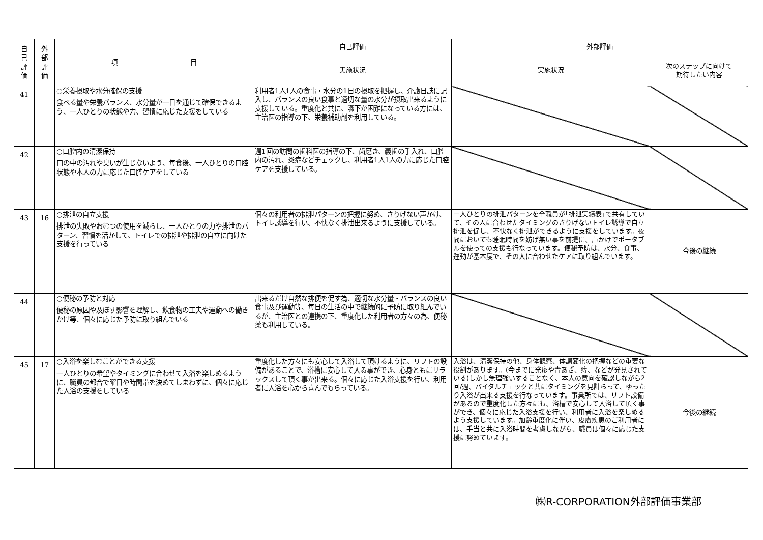| 自 己 評 価 | 外 部 評 価 | 項 目 | 自己評価 | 外部評価 | |
| --- | --- | --- | --- | --- | --- |
| | | | 実施状況 | 実施状況 | 次のステップに向けて 期待したい内容 |
| 41 | | ○栄養摂取や水分確保の支援 食べる量や栄養バランス、水分量が一日を通じて確保できるよう、一人ひとりの状態や力、習慣に応じた支援をしている | 利用者1人1人の食事・水分の1日の摂取を把握し、介護日誌に記入し、バランスの良い食事と適切な量の水分が摂取出来るように支援している。重度化と共に、嚥下が困難になっている方には、主治医の指導の下、栄養補助剤を利用している。 | | |
| 42 | | ○口腔内の清潔保持 口の中の汚れや臭いが生じないよう、毎食後、一人ひとりの口腔状態や本人の力に応じた口腔ケアをしている | 週1回の訪問の歯科医の指導の下、歯磨き、義歯の手入れ、口腔内の汚れ、炎症などチェックし、利用者1人1人の力に応じた口腔ケアを支援している。 | | |
| 43 | 16 | ○排泄の自立支援 排泄の失敗やおむつの使用を減らし、一人ひとりの力や排泄のパターン、習慣を活かして、トイレでの排泄や排泄の自立に向けた支援を行っている | 個々の利用者の排泄パターンの把握に努め、さりげない声かけ、トイレ誘導を行い、不快なく排泄出来るように支援している。 | 一人ひとりの排泄パターンを全職員が｢排泄実績表｣で共有していて、その人に合わせたタイミングのさりげないトイレ誘導で自立排泄を促し、不快なく排泄ができるように支援をしています。夜間においても睡眠時間を妨げ無い事を前提に、声かけでポータブルを使っての支援も行なっています。便秘予防は、水分、食事、運動が基本度で、その人に合わせたケアに取り組んでいます。 | 今後の継続 |
| 44 | | ○便秘の予防と対応 便秘の原因や及ぼす影響を理解し、飲食物の工夫や運動への働きかけ等、個々に応じた予防に取り組んでいる | 出来るだけ自然な排便を促す為、適切な水分量・バランスの良い食事及び運動等、毎日の生活の中で継続的に予防に取り組んでいるが、主治医との連携の下、重度化した利用者の方々の為、便秘薬も利用している。 | | |
| 45 | 17 | ○入浴を楽しむことができる支援 一人ひとりの希望やタイミングに合わせて入浴を楽しめるように、職員の都合で曜日や時間帯を決めてしまわずに、個々に応じた入浴の支援をしている | 重度化した方々にも安心して入浴して頂けるように、リフトの設備があることで、浴槽に安心して入る事ができ、心身ともにリラックスして頂く事が出来る。個々に応じた入浴支援を行い、利用者に入浴を心から喜んでもらっている。 | 入浴は、清潔保持の他、身体観察、体調変化の把握などの重要な役割があります。(今までに発疹や青あざ、痔、などが発見されている)しかし無理強いすることなく、本人の意向を確認しながら2回/週、バイタルチェックと共にタイミングを見計らって、ゆったり入浴が出来る支援を行なっています。事業所では、リフト設備があるので重度化した方々にも、浴槽で安心して入浴して頂く事ができ、個々に応じた入浴支援を行い、利用者に入浴を楽しめるよう支援しています。加齢重度化に伴い、皮膚疾患のご利用者には、手当と共に入浴時間を考慮しながら、職員は個々に応じた支援に努めています。 | 今後の継続 |
㈱R-CORPORATION外部評価事業部